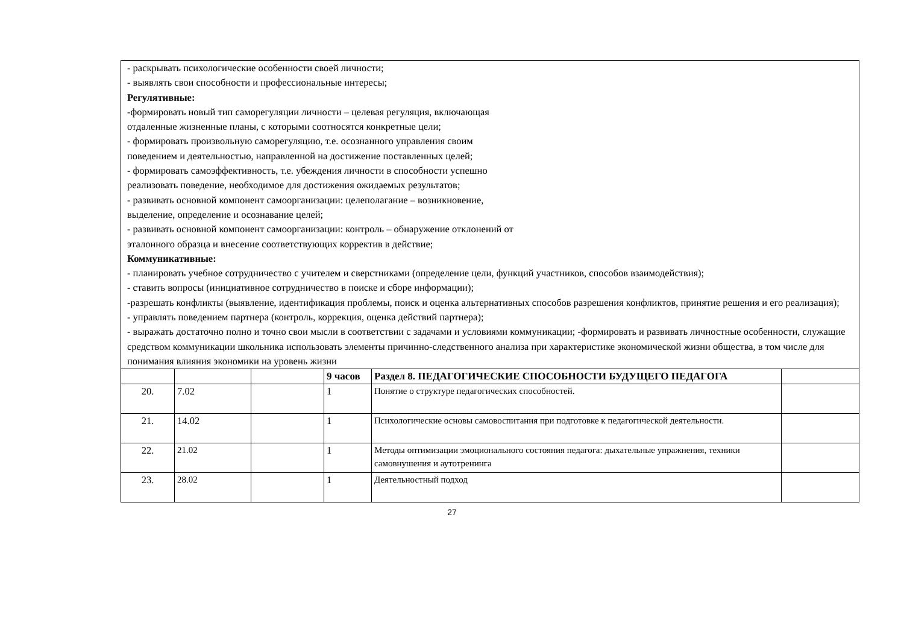| - раскрывать психологические особенности своей личности; - выявлять свои способности и профессиональные интересы; Регулятивные: - формировать новый тип саморегуляции личности – целевая регуляция, включающая отдаленные жизненные планы, с которыми соотносятся конкретные цели; - формировать произвольную саморегуляцию, т.е. осознанного управления своим поведением и деятельностью, направленной на достижение поставленных целей; - формировать самоэффективность, т.е. убеждения личности в способности успешно реализовать поведение, необходимое для достижения ожидаемых результатов; - развивать основной компонент самоорганизации: целеполагание – возникновение, выделение, определение и осознавание целей; - развивать основной компонент самоорганизации: контроль – обнаружение отклонений от эталонного образца и внесение соответствующих корректив в действие; Коммуникативные: - планировать учебное сотрудничество с учителем и сверстниками (определение цели, функций участников, способов взаимодействия); - ставить вопросы (инициативное сотрудничество в поиске и сборе информации); -разрешать конфликты (выявление, идентификация проблемы, поиск и оценка альтернативных способов разрешения конфликтов, принятие решения и его реализация); - управлять поведением партнера (контроль, коррекция, оценка действий партнера); - выражать достаточно полно и точно свои мысли в соответствии с задачами и условиями коммуникации; -формировать и развивать личностные особенности, служащие средством коммуникации школьника использовать элементы причинно-следственного анализа при характеристике экономической жизни общества, в том числе для понимания влияния экономики на уровень жизни | | | | | |
| | | | 9 часов | Раздел 8. ПЕДАГОГИЧЕСКИЕ СПОСОБНОСТИ БУДУЩЕГО ПЕДАГОГА | |
| 20. | 7.02 | | 1 | Понятие о структуре педагогических способностей. | |
| 21. | 14.02 | | 1 | Психологические основы самовоспитания при подготовке к педагогической деятельности. | |
| 22. | 21.02 | | 1 | Методы оптимизации эмоционального состояния педагога: дыхательные упражнения, техники самовнушения и аутотренинга | |
| 23. | 28.02 | | 1 | Деятельностный подход | |
27